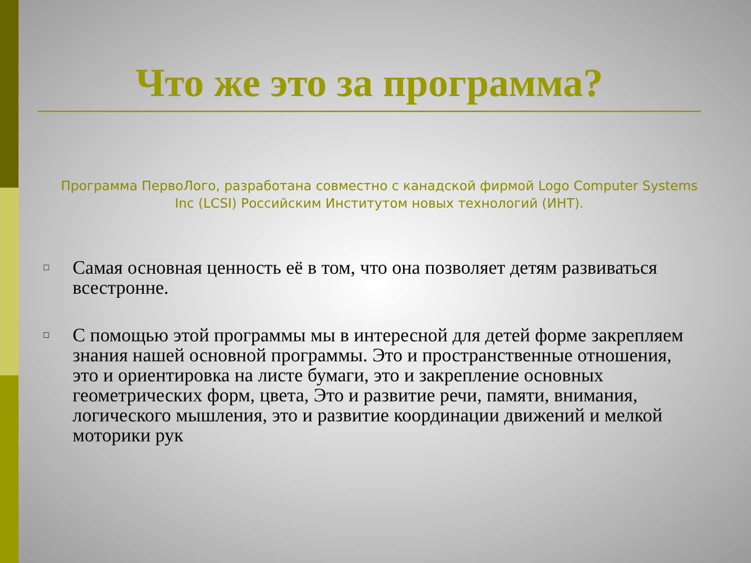Что же это за программа?
Программа ПервоЛого, разработана совместно с канадской фирмой Logo Computer Systems Inc (LCSI) Российским Институтом новых технологий (ИНТ).
□ Самая основная ценность её в том, что она позволяет детям развиваться всестронне.
□ С помощью этой программы мы в интересной для детей форме закрепляем знания нашей основной программы. Это и пространственные отношения, это и ориентировка на листе бумаги, это и закрепление основных геометрических форм, цвета, Это и развитие речи, памяти, внимания, логического мышления, это и развитие координации движений и мелкой моторики рук